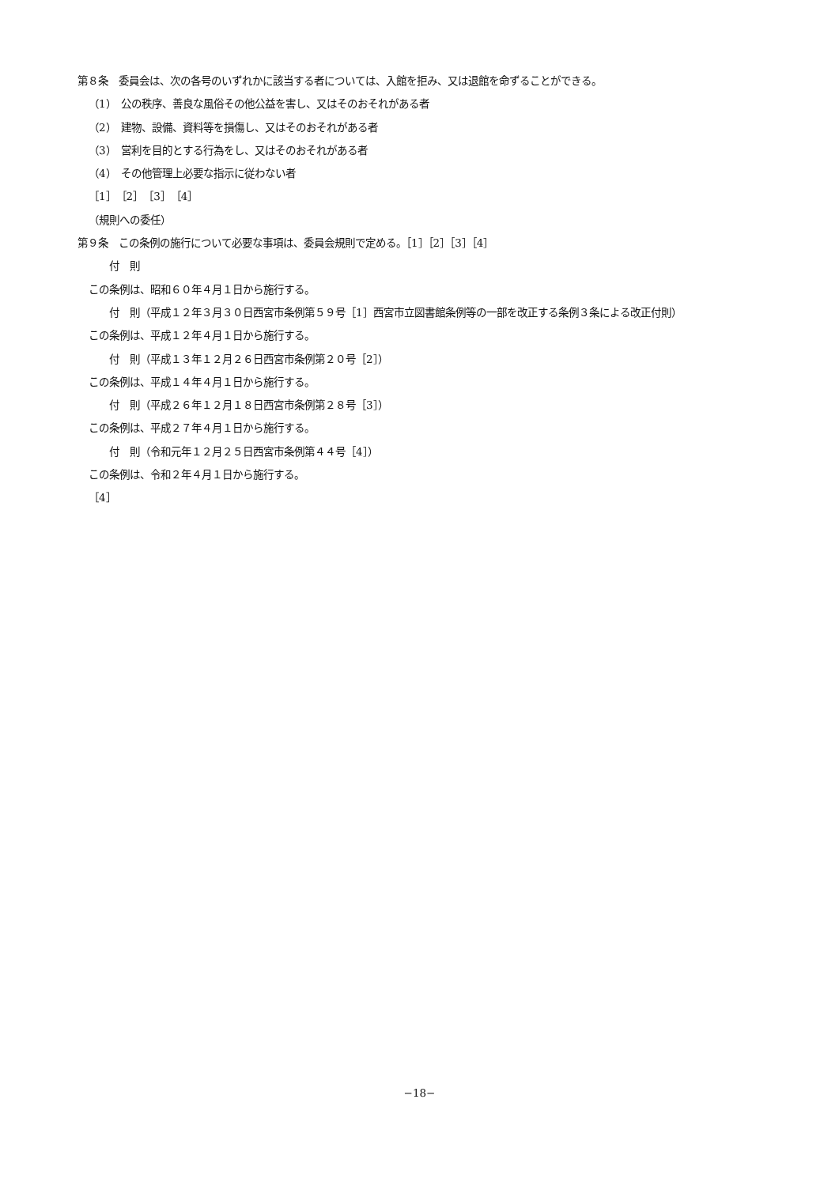第８条　委員会は、次の各号のいずれかに該当する者については、入館を拒み、又は退館を命ずることができる。
（1）　公の秩序、善良な風俗その他公益を害し、又はそのおそれがある者
（2）　建物、設備、資料等を損傷し、又はそのおそれがある者
（3）　営利を目的とする行為をし、又はそのおそれがある者
（4）　その他管理上必要な指示に従わない者
［1］［2］［3］［4］
（規則への委任）
第９条　この条例の施行について必要な事項は、委員会規則で定める。［1］［2］［3］［4］
付　則
この条例は、昭和６０年４月１日から施行する。
付　則（平成１２年３月３０日西宮市条例第５９号［1］西宮市立図書館条例等の一部を改正する条例３条による改正付則）
この条例は、平成１２年４月１日から施行する。
付　則（平成１３年１２月２６日西宮市条例第２０号［2］）
この条例は、平成１４年４月１日から施行する。
付　則（平成２６年１２月１８日西宮市条例第２８号［3］）
この条例は、平成２７年４月１日から施行する。
付　則（令和元年１２月２５日西宮市条例第４４号［4］）
この条例は、令和２年４月１日から施行する。
［4］
−18−